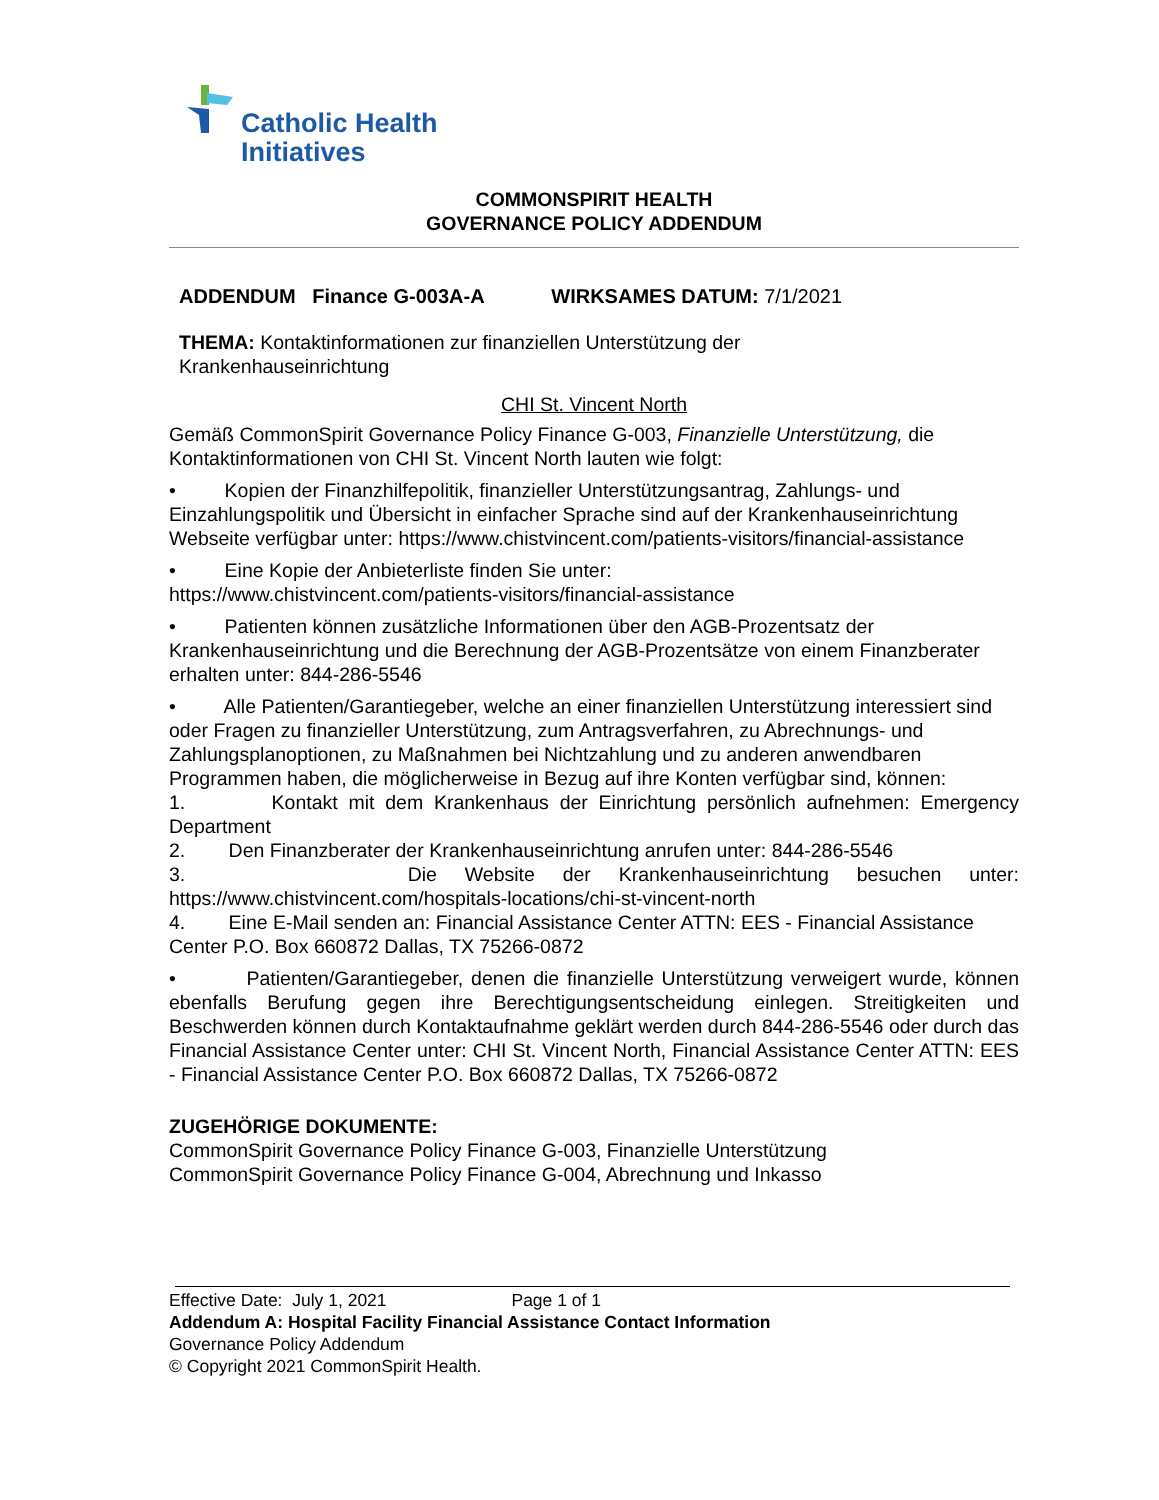Catholic Health
Initiatives
COMMONSPIRIT HEALTH
GOVERNANCE POLICY ADDENDUM
ADDENDUM Finance G-003A-A WIRKSAMES DATUM: 7/1/2021
THEMA: Kontaktinformationen zur finanziellen Unterstützung der
Krankenhauseinrichtung
CHI St. Vincent North
Gemäß CommonSpirit Governance Policy Finance G-003, Finanzielle Unterstützung, die Kontaktinformationen von CHI St. Vincent North lauten wie folgt:
• Kopien der Finanzhilfepolitik, finanzieller Unterstützungsantrag, Zahlungs- und Einzahlungspolitik und Übersicht in einfacher Sprache sind auf der Krankenhauseinrichtung Webseite verfügbar unter: https://www.chistvincent.com/patients-visitors/financial-assistance
• Eine Kopie der Anbieterliste finden Sie unter:
https://www.chistvincent.com/patients-visitors/financial-assistance
• Patienten können zusätzliche Informationen über den AGB-Prozentsatz der Krankenhauseinrichtung und die Berechnung der AGB-Prozentsätze von einem Finanzberater erhalten unter: 844-286-5546
• Alle Patienten/Garantiegeber, welche an einer finanziellen Unterstützung interessiert sind oder Fragen zu finanzieller Unterstützung, zum Antragsverfahren, zu Abrechnungs- und Zahlungsplanoptionen, zu Maßnahmen bei Nichtzahlung und zu anderen anwendbaren Programmen haben, die möglicherweise in Bezug auf ihre Konten verfügbar sind, können:
1. Kontakt mit dem Krankenhaus der Einrichtung persönlich aufnehmen: Emergency Department
2. Den Finanzberater der Krankenhauseinrichtung anrufen unter: 844-286-5546
3. Die Website der Krankenhauseinrichtung besuchen unter: https://www.chistvincent.com/hospitals-locations/chi-st-vincent-north
4. Eine E-Mail senden an: Financial Assistance Center ATTN: EES - Financial Assistance Center P.O. Box 660872 Dallas, TX 75266-0872
• Patienten/Garantiegeber, denen die finanzielle Unterstützung verweigert wurde, können ebenfalls Berufung gegen ihre Berechtigungsentscheidung einlegen. Streitigkeiten und Beschwerden können durch Kontaktaufnahme geklärt werden durch 844-286-5546 oder durch das Financial Assistance Center unter: CHI St. Vincent North, Financial Assistance Center ATTN: EES - Financial Assistance Center P.O. Box 660872 Dallas, TX 75266-0872
ZUGEHÖRIGE DOKUMENTE:
CommonSpirit Governance Policy Finance G-003, Finanzielle Unterstützung
CommonSpirit Governance Policy Finance G-004, Abrechnung und Inkasso
Effective Date: July 1, 2021 Page 1 of 1
Addendum A: Hospital Facility Financial Assistance Contact Information
Governance Policy Addendum
© Copyright 2021 CommonSpirit Health.